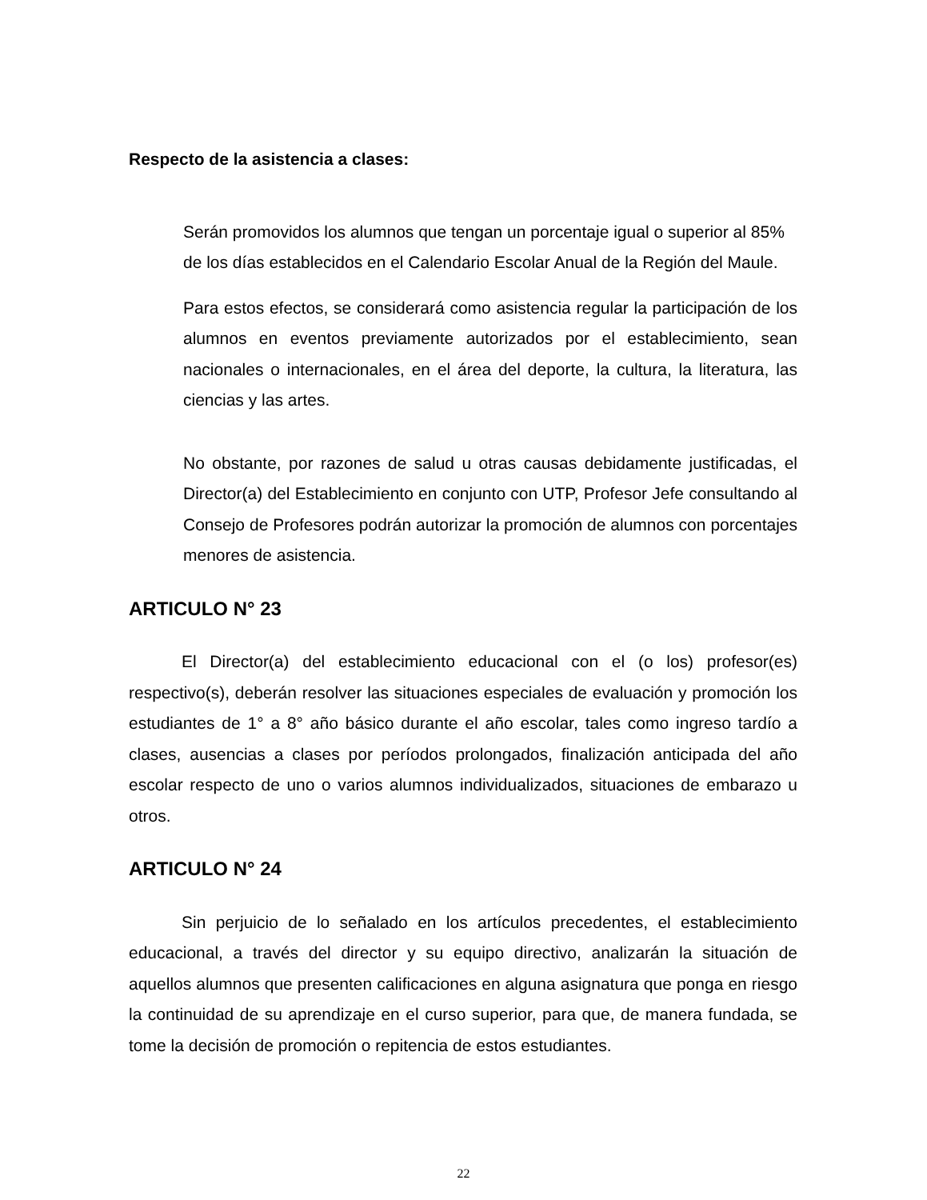Respecto de la asistencia a clases:
Serán promovidos los alumnos que tengan un porcentaje igual o superior al 85% de los días establecidos en el Calendario Escolar Anual de la Región del Maule.
Para estos efectos, se considerará como asistencia regular la participación de los alumnos en eventos previamente autorizados por el establecimiento, sean nacionales o internacionales, en el área del deporte, la cultura, la literatura, las ciencias y las artes.
No obstante, por razones de salud u otras causas debidamente justificadas, el Director(a) del Establecimiento en conjunto con UTP, Profesor Jefe consultando al Consejo de Profesores podrán autorizar la promoción de alumnos con porcentajes menores de asistencia.
ARTICULO N° 23
El Director(a) del establecimiento educacional con el (o los) profesor(es) respectivo(s), deberán resolver las situaciones especiales de evaluación y promoción los estudiantes de 1° a 8° año básico durante el año escolar, tales como ingreso tardío a clases, ausencias a clases por períodos prolongados, finalización anticipada del año escolar respecto de uno o varios alumnos individualizados, situaciones de embarazo u otros.
ARTICULO N° 24
Sin perjuicio de lo señalado en los artículos precedentes, el establecimiento educacional, a través del director y su equipo directivo, analizarán la situación de aquellos alumnos que presenten calificaciones en alguna asignatura que ponga en riesgo la continuidad de su aprendizaje en el curso superior, para que, de manera fundada, se tome la decisión de promoción o repitencia de estos estudiantes.
22